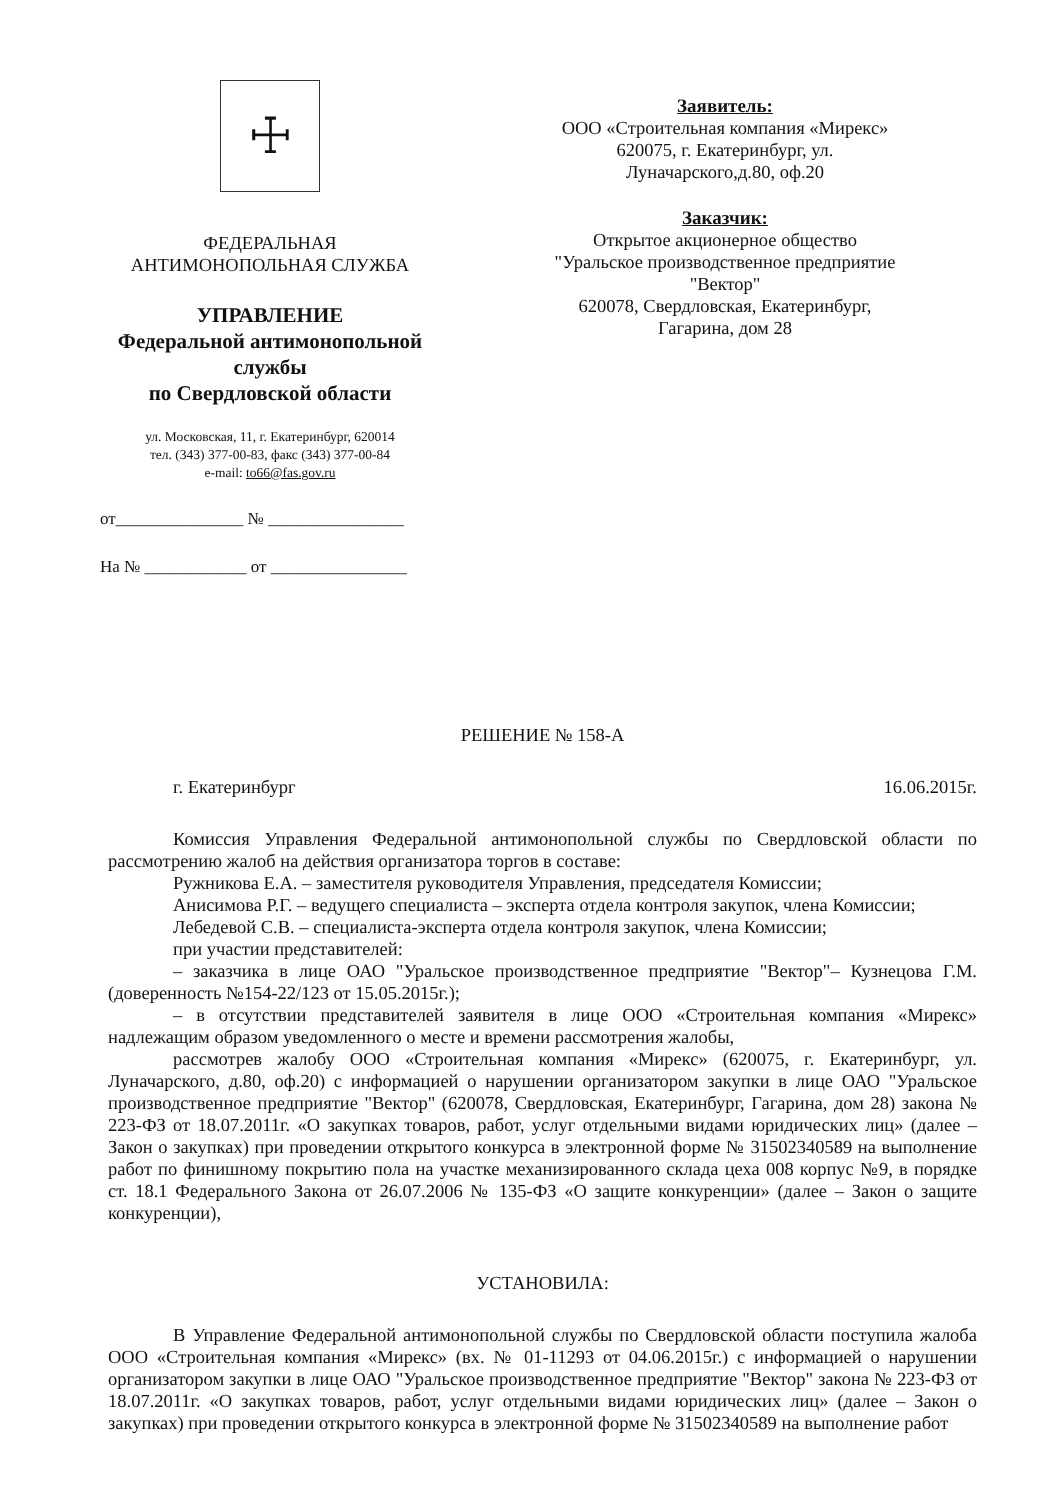☩
ФЕДЕРАЛЬНАЯ
АНТИМОНОПОЛЬНАЯ СЛУЖБА
УПРАВЛЕНИЕ
Федеральной антимонопольной службы
по Свердловской области
ул. Московская, 11, г. Екатеринбург, 620014
тел. (343) 377-00-83, факс (343) 377-00-84
e-mail: to66@fas.gov.ru
от_______________ № ________________
На № ____________ от ________________
Заявитель:
ООО «Строительная компания «Мирекс»
620075, г. Екатеринбург, ул.
Луначарского,д.80, оф.20
Заказчик:
Открытое акционерное общество
"Уральское производственное предприятие
"Вектор"
620078, Свердловская, Екатеринбург,
Гагарина, дом 28
РЕШЕНИЕ № 158-А
г. Екатеринбург 16.06.2015г.
Комиссия Управления Федеральной антимонопольной службы по Свердловской области по рассмотрению жалоб на действия организатора торгов в составе:
Ружникова Е.А. – заместителя руководителя Управления, председателя Комиссии;
Анисимова Р.Г. – ведущего специалиста – эксперта отдела контроля закупок, члена Комиссии;
Лебедевой С.В. – специалиста-эксперта отдела контроля закупок, члена Комиссии;
при участии представителей:
– заказчика в лице ОАО "Уральское производственное предприятие "Вектор"– Кузнецова Г.М. (доверенность №154-22/123 от 15.05.2015г.);
– в отсутствии представителей заявителя в лице ООО «Строительная компания «Мирекс» надлежащим образом уведомленного о месте и времени рассмотрения жалобы,
рассмотрев жалобу ООО «Строительная компания «Мирекс» (620075, г. Екатеринбург, ул. Луначарского, д.80, оф.20) с информацией о нарушении организатором закупки в лице ОАО "Уральское производственное предприятие "Вектор" (620078, Свердловская, Екатеринбург, Гагарина, дом 28) закона № 223-ФЗ от 18.07.2011г. «О закупках товаров, работ, услуг отдельными видами юридических лиц» (далее – Закон о закупках) при проведении открытого конкурса в электронной форме № 31502340589 на выполнение работ по финишному покрытию пола на участке механизированного склада цеха 008 корпус №9, в порядке ст. 18.1 Федерального Закона от 26.07.2006 № 135-ФЗ «О защите конкуренции» (далее – Закон о защите конкуренции),
УСТАНОВИЛА:
В Управление Федеральной антимонопольной службы по Свердловской области поступила жалоба ООО «Строительная компания «Мирекс» (вх. № 01-11293 от 04.06.2015г.) с информацией о нарушении организатором закупки в лице ОАО "Уральское производственное предприятие "Вектор" закона № 223-ФЗ от 18.07.2011г. «О закупках товаров, работ, услуг отдельными видами юридических лиц» (далее – Закон о закупках) при проведении открытого конкурса в электронной форме № 31502340589 на выполнение работ